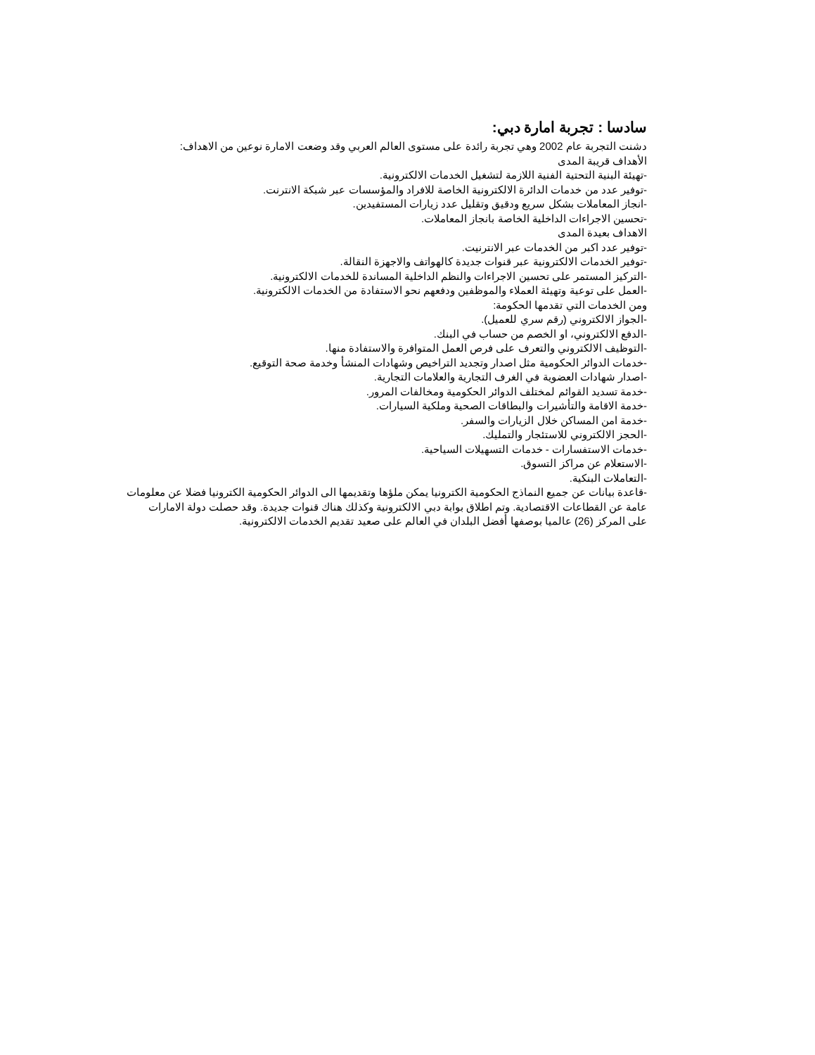سادسا : تجربة امارة دبي:
دشنت التجربة عام 2002 وهي تجربة رائدة على مستوى العالم العربي وقد وضعت الامارة نوعين من الاهداف:
الأهداف قريبة المدى
-تهيئة البنية التحتية الفنية اللازمة لتشغيل الخدمات الالكترونية.
-توفير عدد من خدمات الدائرة الالكترونية الخاصة للافراد والمؤسسات عبر شبكة الانترنت.
-انجاز المعاملات بشكل سريع ودقيق وتقليل عدد زيارات المستفيدين.
-تحسين الاجراءات الداخلية الخاصة بانجاز المعاملات.
الاهداف بعيدة المدى
-توفير عدد اكبر من الخدمات عبر الانترنيت.
-توفير الخدمات الالكترونية عبر قنوات جديدة كالهواتف والاجهزة النقالة.
-التركيز المستمر على تحسين الاجراءات والنظم الداخلية المساندة للخدمات الالكترونية.
-العمل على توعية وتهيئة العملاء والموظفين ودفعهم نحو الاستفادة من الخدمات الالكترونية.
ومن الخدمات التي تقدمها الحكومة:
-الجواز الالكتروني (رقم سري للعميل).
-الدفع الالكتروني، او الخصم من حساب في البنك.
-التوظيف الالكتروني والتعرف على فرص العمل المتوافرة والاستفادة منها.
-خدمات الدوائر الحكومية مثل اصدار وتجديد التراخيص وشهادات المنشأ وخدمة صحة التوقيع.
-اصدار شهادات العضوية في الغرف التجارية والعلامات التجارية.
-خدمة تسديد القوائم لمختلف الدوائر الحكومية ومخالفات المرور.
-خدمة الاقامة والتأشيرات والبطاقات الصحية وملكية السيارات.
-خدمة امن المساكن خلال الزيارات والسفر.
-الحجز الالكتروني للاستئجار والتمليك.
-خدمات الاستفسارات - خدمات التسهيلات السياحية.
-الاستعلام عن مراكز التسوق.
-التعاملات البنكية.
-قاعدة بيانات عن جميع النماذج الحكومية الكترونيا يمكن ملؤها وتقديمها الى الدوائر الحكومية الكترونيا فضلا عن معلومات عامة عن القطاعات الاقتصادية. وتم اطلاق بوابة دبي الالكترونية وكذلك هناك قنوات جديدة. وقد حصلت دولة الامارات على المركز (26) عالميا بوصفها أفضل البلدان في العالم على صعيد تقديم الخدمات الالكترونية.